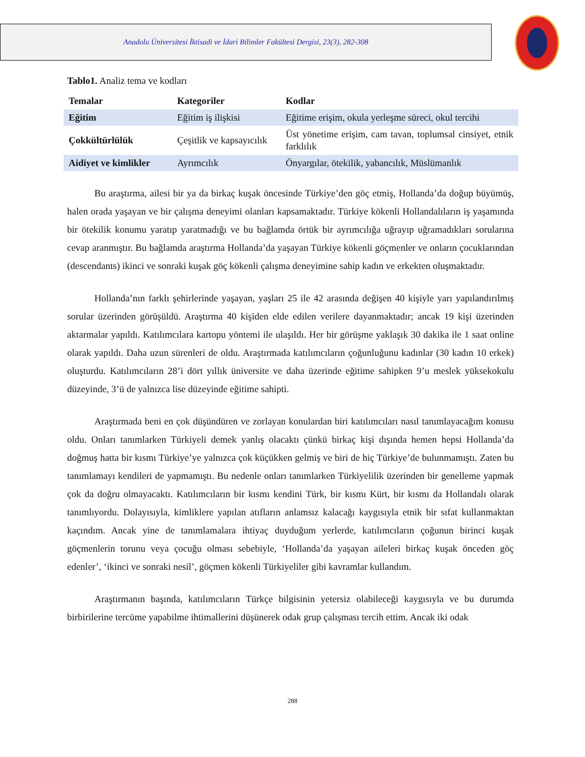Anadolu Üniversitesi İktisadi ve İdari Bilimler Fakültesi Dergisi, 23(3), 282-308
Tablo1. Analiz tema ve kodları
| Temalar | Kategoriler | Kodlar |
| --- | --- | --- |
| Eğitim | Eğitim iş ilişkisi | Eğitime erişim, okula yerleşme süreci, okul tercihi |
| Çokkültürlülük | Çeşitlik ve kapsayıcılık | Üst yönetime erişim, cam tavan, toplumsal cinsiyet, etnik farklılık |
| Aidiyet ve kimlikler | Ayrımcılık | Önyargılar, ötekilik, yabancılık, Müslümanlık |
Bu araştırma, ailesi bir ya da birkaç kuşak öncesinde Türkiye’den göç etmiş, Hollanda’da doğup büyümüş, halen orada yaşayan ve bir çalışma deneyimi olanları kapsamaktadır. Türkiye kökenli Hollandalıların iş yaşamında bir ötekilik konumu yaratıp yaratmadığı ve bu bağlamda örtük bir ayrımcılığa uğrayıp uğramadıkları sorularına cevap aranmıştır. Bu bağlamda araştırma Hollanda’da yaşayan Türkiye kökenli göçmenler ve onların çocuklarından (descendants) ikinci ve sonraki kuşak göç kökenli çalışma deneyimine sahip kadın ve erkekten oluşmaktadır.
Hollanda’nın farklı şehirlerinde yaşayan, yaşları 25 ile 42 arasında değişen 40 kişiyle yarı yapılandırılmış sorular üzerinden görüşüldü. Araştırma 40 kişiden elde edilen verilere dayanmaktadır; ancak 19 kişi üzerinden aktarmalar yapıldı. Katılımcılara kartopu yöntemi ile ulaşıldı. Her bir görüşme yaklaşık 30 dakika ile 1 saat online olarak yapıldı. Daha uzun sürenleri de oldu. Araştırmada katılımcıların çoğunluğunu kadınlar (30 kadın 10 erkek) oluşturdu. Katılımcıların 28’i dört yıllık üniversite ve daha üzerinde eğitime sahipken 9’u meslek yüksekokulu düzeyinde, 3’ü de yalnızca lise düzeyinde eğitime sahipti.
Araştırmada beni en çok düşündüren ve zorlayan konulardan biri katılımcıları nasıl tanımlayacağım konusu oldu. Onları tanımlarken Türkiyeli demek yanlış olacaktı çünkü birkaç kişi dışında hemen hepsi Hollanda’da doğmuş hatta bir kısmı Türkiye’ye yalnızca çok küçükken gelmiş ve biri de hiç Türkiye’de bulunmamıştı. Zaten bu tanımlamayı kendileri de yapmamıştı. Bu nedenle onları tanımlarken Türkiyelilik üzerinden bir genelleme yapmak çok da doğru olmayacaktı. Katılımcıların bir kısmı kendini Türk, bir kısmı Kürt, bir kısmı da Hollandalı olarak tanımlıyordu. Dolayısıyla, kimliklere yapılan atıfların anlamsız kalacağı kaygısıyla etnik bir sıfat kullanmaktan kaçındım. Ancak yine de tanımlamalara ihtiyaç duyduğum yerlerde, katılımcıların çoğunun birinci kuşak göçmenlerin torunu veya çocuğu olması sebebiyle, ‘Hollanda’da yaşayan aileleri birkaç kuşak önceden göç edenler’, ‘ikinci ve sonraki nesil’, göçmen kökenli Türkiyeliler gibi kavramlar kullandım.
Araştırmanın başında, katılımcıların Türkçe bilgisinin yetersiz olabileceği kaygısıyla ve bu durumda birbirilerine tercüme yapabilme ihtimallerini düşünerek odak grup çalışması tercih ettim. Ancak iki odak
288